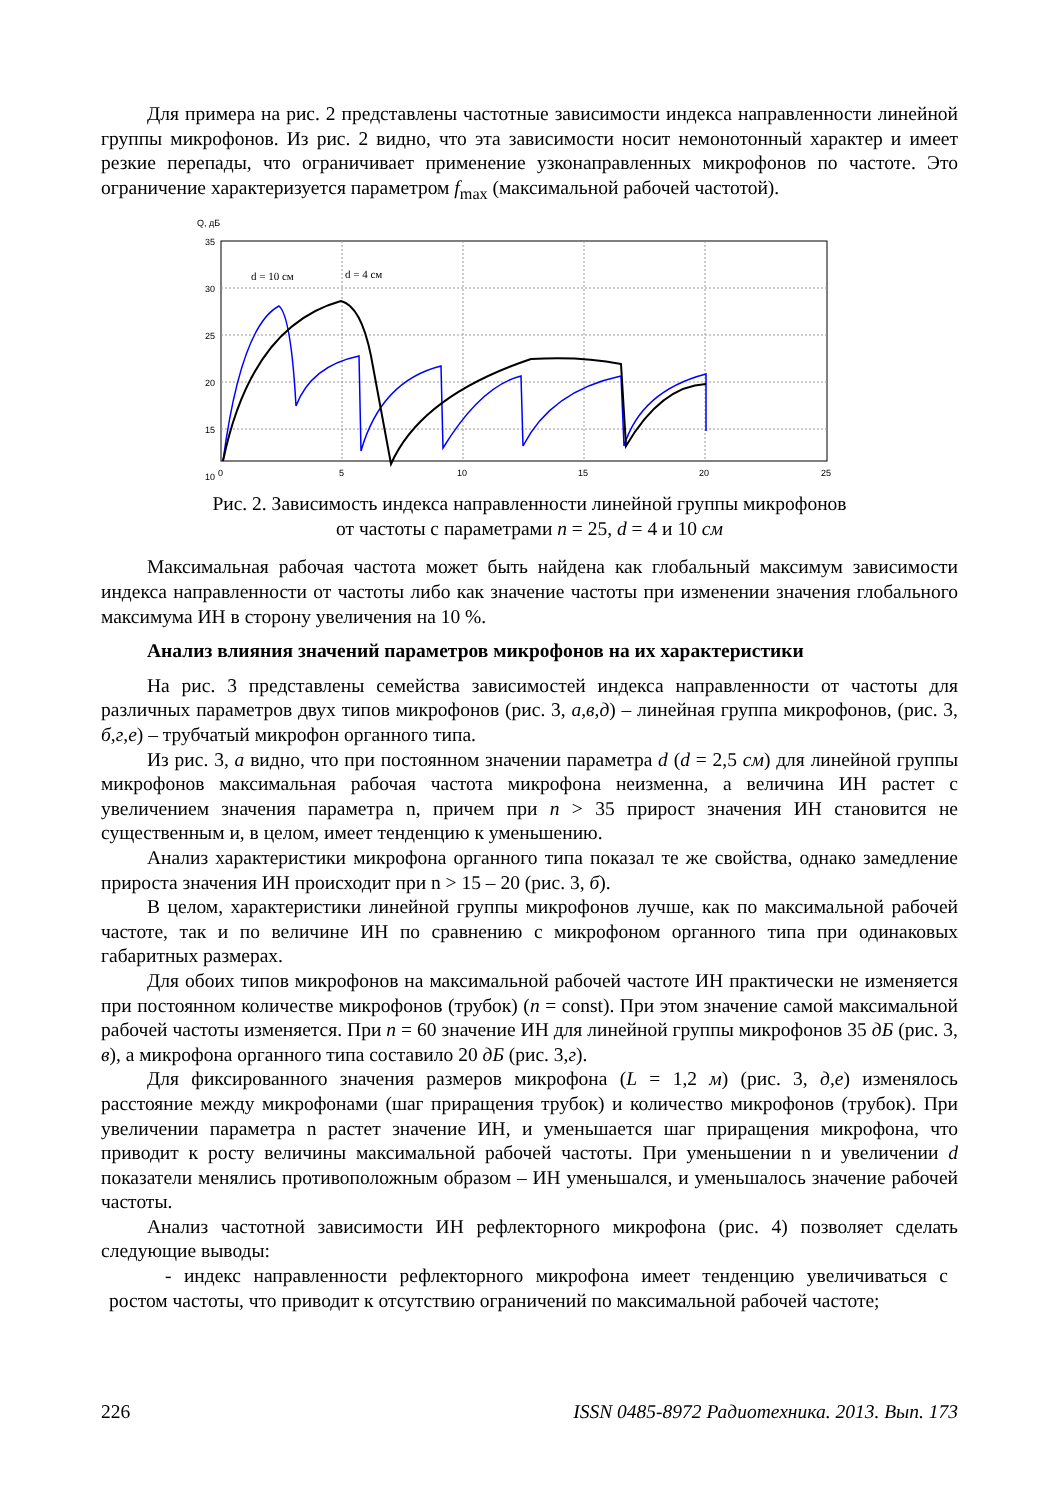Для примера на рис. 2 представлены частотные зависимости индекса направленности линейной группы микрофонов. Из рис. 2 видно, что эта зависимости носит немонотонный характер и имеет резкие перепады, что ограничивает применение узконаправленных микрофонов по частоте. Это ограничение характеризуется параметром f<sub>max</sub> (максимальной рабочей частотой).
Q, дБ
35
30
25
20
15
10
0
5
10
15
20
25
d = 10 см
d = 4 см
Рис. 2. Зависимость индекса направленности линейной группы микрофонов
от частоты с параметрами n = 25, d = 4 и 10 см
Максимальная рабочая частота может быть найдена как глобальный максимум зависимости индекса направленности от частоты либо как значение частоты при изменении значения глобального максимума ИН в сторону увеличения на 10 %.
Анализ влияния значений параметров микрофонов на их характеристики
На рис. 3 представлены семейства зависимостей индекса направленности от частоты для различных параметров двух типов микрофонов (рис. 3, а,в,д) – линейная группа микрофонов, (рис. 3, б,г,е) – трубчатый микрофон органного типа.
Из рис. 3, а видно, что при постоянном значении параметра d (d = 2,5 см) для линейной группы микрофонов максимальная рабочая частота микрофона неизменна, а величина ИН растет с увеличением значения параметра n, причем при n > 35 прирост значения ИН становится не существенным и, в целом, имеет тенденцию к уменьшению.
Анализ характеристики микрофона органного типа показал те же свойства, однако замедление прироста значения ИН происходит при n > 15 – 20 (рис. 3, б).
В целом, характеристики линейной группы микрофонов лучше, как по максимальной рабочей частоте, так и по величине ИН по сравнению с микрофоном органного типа при одинаковых габаритных размерах.
Для обоих типов микрофонов на максимальной рабочей частоте ИН практически не изменяется при постоянном количестве микрофонов (трубок) (n = const). При этом значение самой максимальной рабочей частоты изменяется. При n = 60 значение ИН для линейной группы микрофонов 35 дБ (рис. 3, в), а микрофона органного типа составило 20 дБ (рис. 3,г).
Для фиксированного значения размеров микрофона (L = 1,2 м) (рис. 3, д,е) изменялось расстояние между микрофонами (шаг приращения трубок) и количество микрофонов (трубок). При увеличении параметра n растет значение ИН, и уменьшается шаг приращения микрофона, что приводит к росту величины максимальной рабочей частоты. При уменьшении n и увеличении d показатели менялись противоположным образом – ИН уменьшался, и уменьшалось значение рабочей частоты.
Анализ частотной зависимости ИН рефлекторного микрофона (рис. 4) позволяет сделать следующие выводы:
- индекс направленности рефлекторного микрофона имеет тенденцию увеличиваться с ростом частоты, что приводит к отсутствию ограничений по максимальной рабочей частоте;
226 ISSN 0485-8972 Радиотехника. 2013. Вып. 173